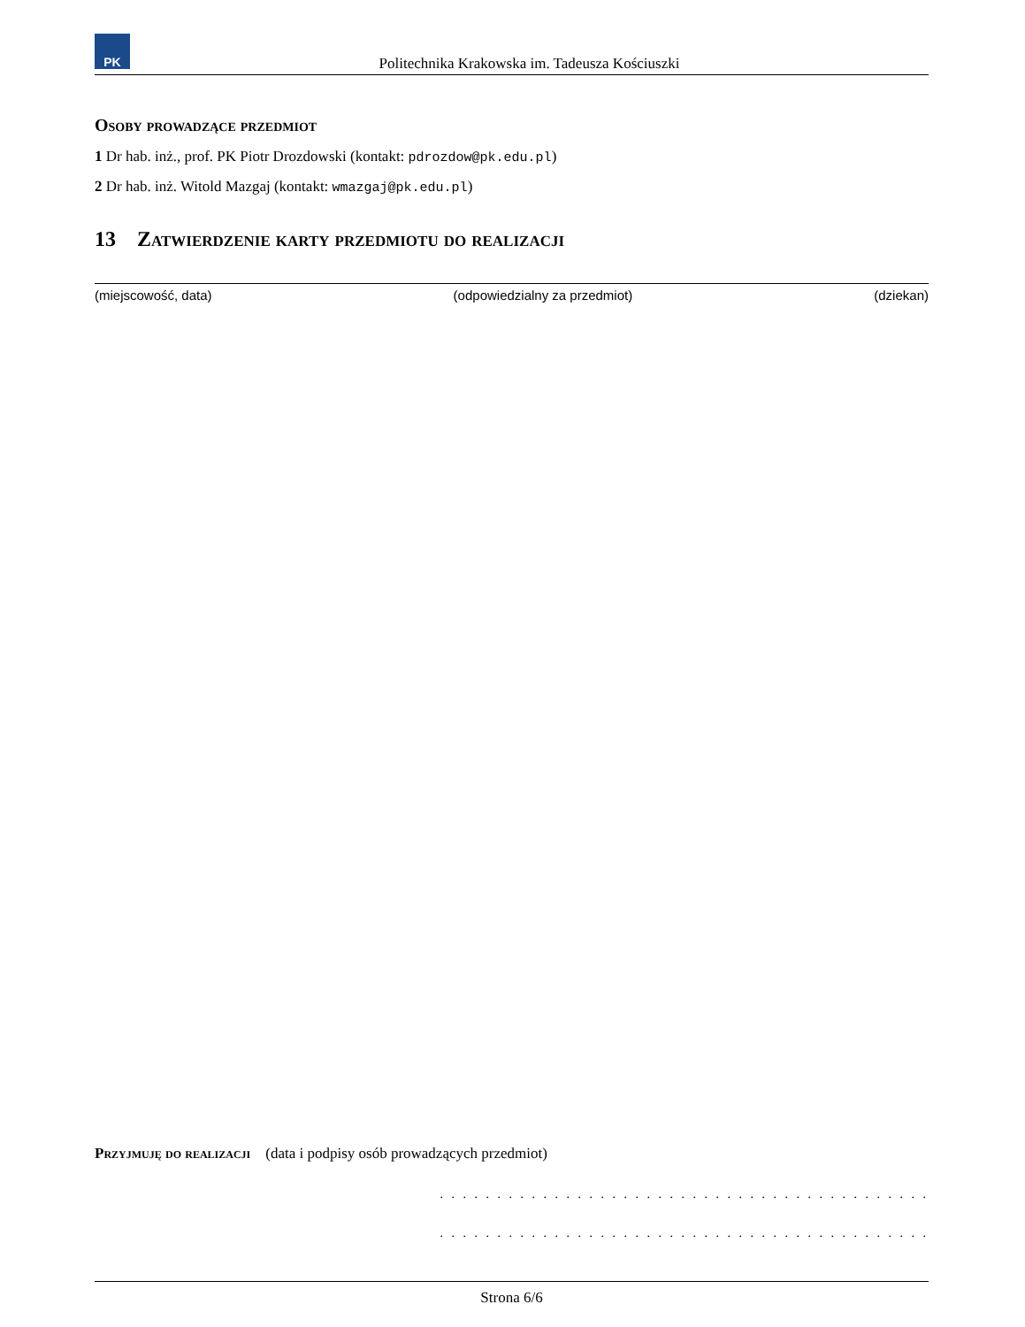PK
Politechnika Krakowska im. Tadeusza Kościuszki
Osoby prowadzące przedmiot
1 Dr hab. inż., prof. PK Piotr Drozdowski (kontakt: pdrozdow@pk.edu.pl)
2 Dr hab. inż. Witold Mazgaj (kontakt: wmazgaj@pk.edu.pl)
13 Zatwierdzenie karty przedmiotu do realizacji
(miejscowość, data) (odpowiedzialny za przedmiot) (dziekan)
Przyjmuję do realizacji (data i podpisy osób prowadzących przedmiot)
. . . . . . . . . . . . . . . . . . . . . . . . . . . . . . . . . . . . . . . . . . .
. . . . . . . . . . . . . . . . . . . . . . . . . . . . . . . . . . . . . . . . . . .
Strona 6/6